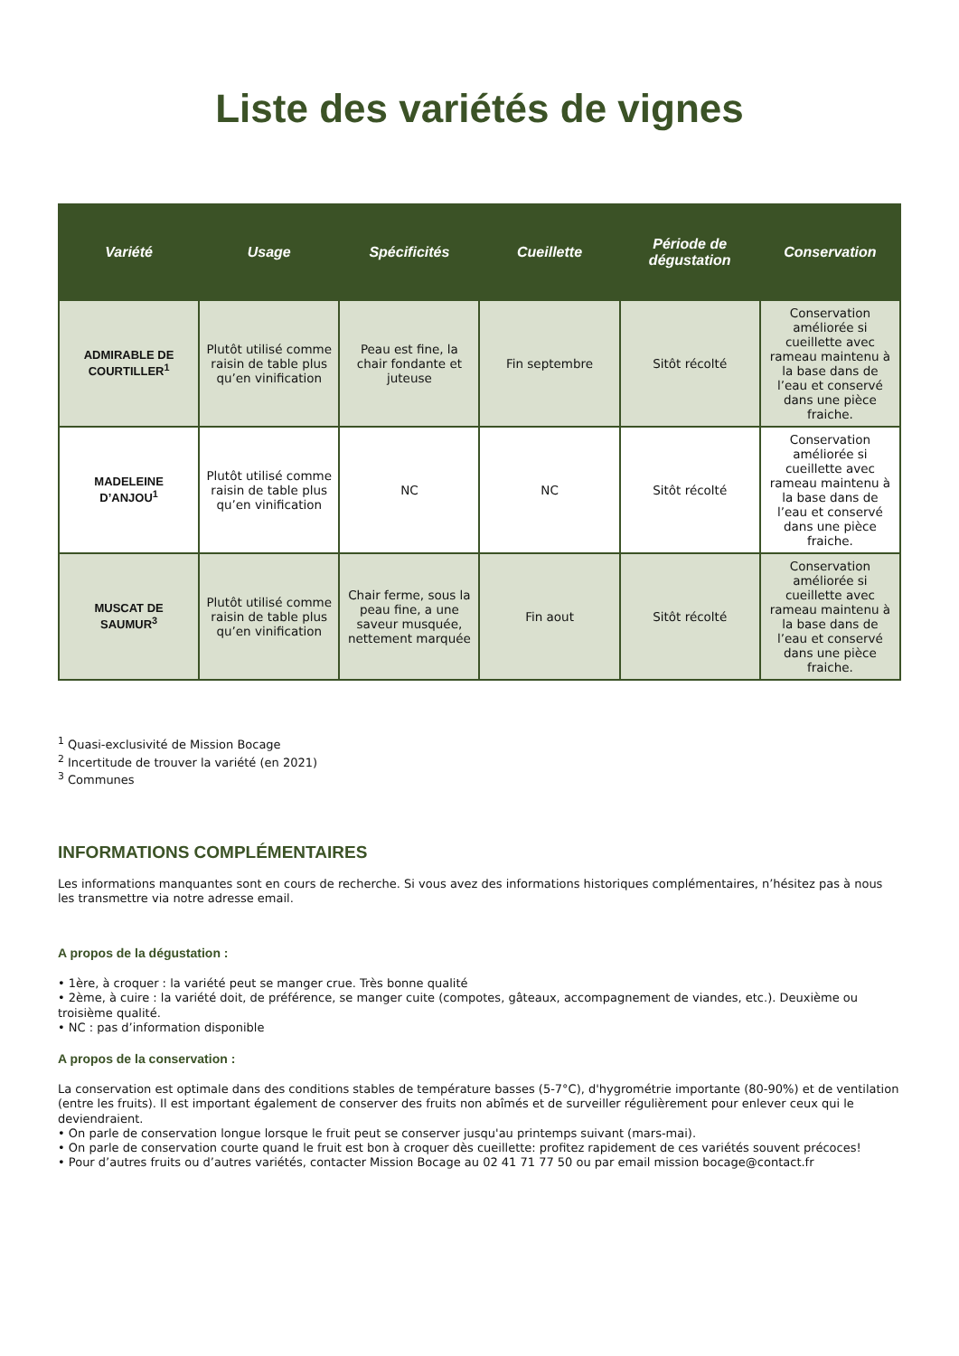Liste des variétés de vignes
| Variété | Usage | Spécificités | Cueillette | Période de dégustation | Conservation |
| --- | --- | --- | --- | --- | --- |
| ADMIRABLE DE COURTILLER<sup>1</sup> | Plutôt utilisé comme raisin de table plus qu’en vinification | Peau est fine, la chair fondante et juteuse | Fin septembre | Sitôt récolté | Conservation améliorée si cueillette avec rameau maintenu à la base dans de l’eau et conservé dans une pièce fraiche. |
| MADELEINE D’ANJOU<sup>1</sup> | Plutôt utilisé comme raisin de table plus qu’en vinification | NC | NC | Sitôt récolté | Conservation améliorée si cueillette avec rameau maintenu à la base dans de l’eau et conservé dans une pièce fraiche. |
| MUSCAT DE SAUMUR<sup>3</sup> | Plutôt utilisé comme raisin de table plus qu’en vinification | Chair ferme, sous la peau fine, a une saveur musquée, nettement marquée | Fin aout | Sitôt récolté | Conservation améliorée si cueillette avec rameau maintenu à la base dans de l’eau et conservé dans une pièce fraiche. |
<sup>1</sup> Quasi-exclusivité de Mission Bocage
<sup>2</sup> Incertitude de trouver la variété (en 2021)
<sup>3</sup> Communes
INFORMATIONS COMPLÉMENTAIRES
Les informations manquantes sont en cours de recherche. Si vous avez des informations historiques complémentaires, n’hésitez pas à nous les transmettre via notre adresse email.
A propos de la dégustation :
• 1ère, à croquer : la variété peut se manger crue. Très bonne qualité
• 2ème, à cuire : la variété doit, de préférence, se manger cuite (compotes, gâteaux, accompagnement de viandes, etc.). Deuxième ou troisième qualité.
• NC : pas d’information disponible
A propos de la conservation :
La conservation est optimale dans des conditions stables de température basses (5-7°C), d'hygrométrie importante (80-90%) et de ventilation (entre les fruits). Il est important également de conserver des fruits non abîmés et de surveiller régulièrement pour enlever ceux qui le deviendraient.
• On parle de conservation longue lorsque le fruit peut se conserver jusqu'au printemps suivant (mars-mai).
• On parle de conservation courte quand le fruit est bon à croquer dès cueillette: profitez rapidement de ces variétés souvent précoces!
• Pour d’autres fruits ou d’autres variétés, contacter Mission Bocage au 02 41 71 77 50 ou par email mission bocage@contact.fr